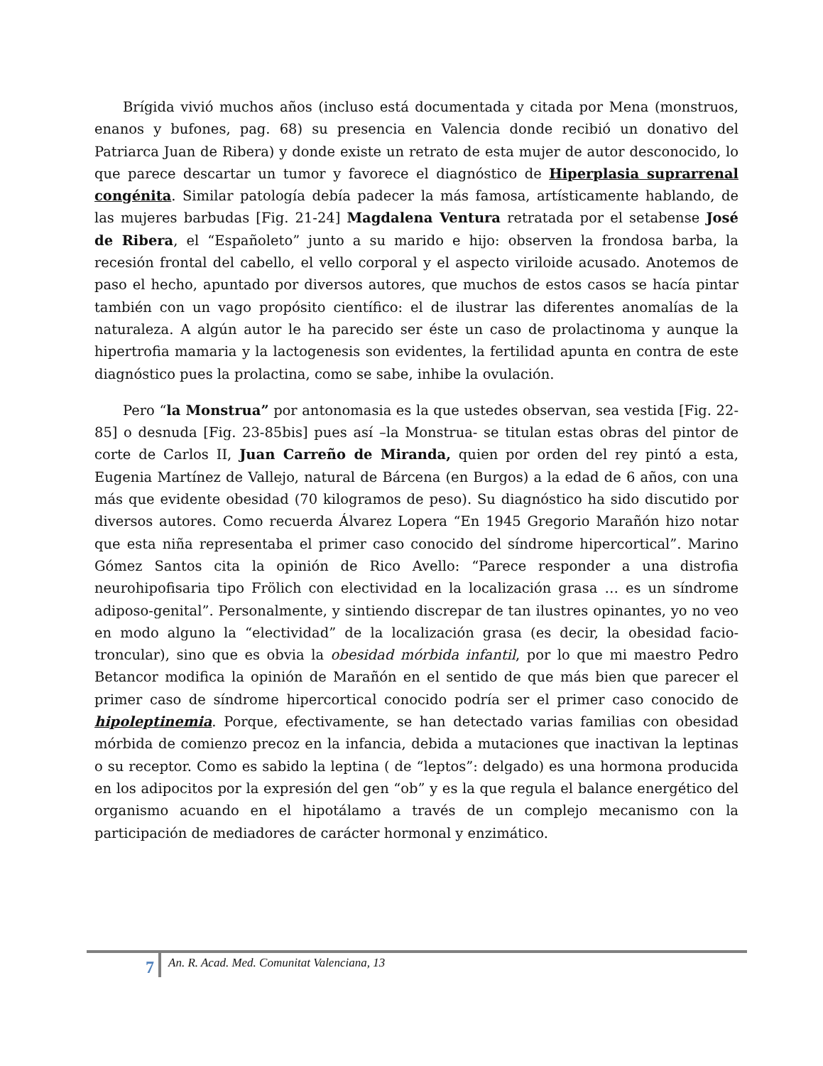Brígida vivió muchos años (incluso está documentada y citada por Mena (monstruos, enanos y bufones, pag. 68) su presencia en Valencia donde recibió un donativo del Patriarca Juan de Ribera) y donde existe un retrato de esta mujer de autor desconocido, lo que parece descartar un tumor y favorece el diagnóstico de Hiperplasia suprarrenal congénita. Similar patología debía padecer la más famosa, artísticamente hablando, de las mujeres barbudas [Fig. 21-24] Magdalena Ventura retratada por el setabense José de Ribera, el “Españoleto” junto a su marido e hijo: observen la frondosa barba, la recesión frontal del cabello, el vello corporal y el aspecto viriloide acusado. Anotemos de paso el hecho, apuntado por diversos autores, que muchos de estos casos se hacía pintar también con un vago propósito científico: el de ilustrar las diferentes anomalías de la naturaleza. A algún autor le ha parecido ser éste un caso de prolactinoma y aunque la hipertrofia mamaria y la lactogenesis son evidentes, la fertilidad apunta en contra de este diagnóstico pues la prolactina, como se sabe, inhibe la ovulación.
Pero “la Monstrua” por antonomasia es la que ustedes observan, sea vestida [Fig. 22-85] o desnuda [Fig. 23-85bis] pues así –la Monstrua- se titulan estas obras del pintor de corte de Carlos II, Juan Carreño de Miranda, quien por orden del rey pintó a esta, Eugenia Martínez de Vallejo, natural de Bárcena (en Burgos) a la edad de 6 años, con una más que evidente obesidad (70 kilogramos de peso). Su diagnóstico ha sido discutido por diversos autores. Como recuerda Álvarez Lopera “En 1945 Gregorio Marañón hizo notar que esta niña representaba el primer caso conocido del síndrome hipercortical”. Marino Gómez Santos cita la opinión de Rico Avello: “Parece responder a una distrofia neurohipofisaria tipo Frölich con electividad en la localización grasa … es un síndrome adiposo-genital”. Personalmente, y sintiendo discrepar de tan ilustres opinantes, yo no veo en modo alguno la “electividad” de la localización grasa (es decir, la obesidad facio-troncular), sino que es obvia la obesidad mórbida infantil, por lo que mi maestro Pedro Betancor modifica la opinión de Marañón en el sentido de que más bien que parecer el primer caso de síndrome hipercortical conocido podría ser el primer caso conocido de hipoleptinemia. Porque, efectivamente, se han detectado varias familias con obesidad mórbida de comienzo precoz en la infancia, debida a mutaciones que inactivan la leptinas o su receptor. Como es sabido la leptina ( de “leptos”: delgado) es una hormona producida en los adipocitos por la expresión del gen “ob” y es la que regula el balance energético del organismo acuando en el hipotálamo a través de un complejo mecanismo con la participación de mediadores de carácter hormonal y enzimático.
7 An. R. Acad. Med. Comunitat Valenciana, 13